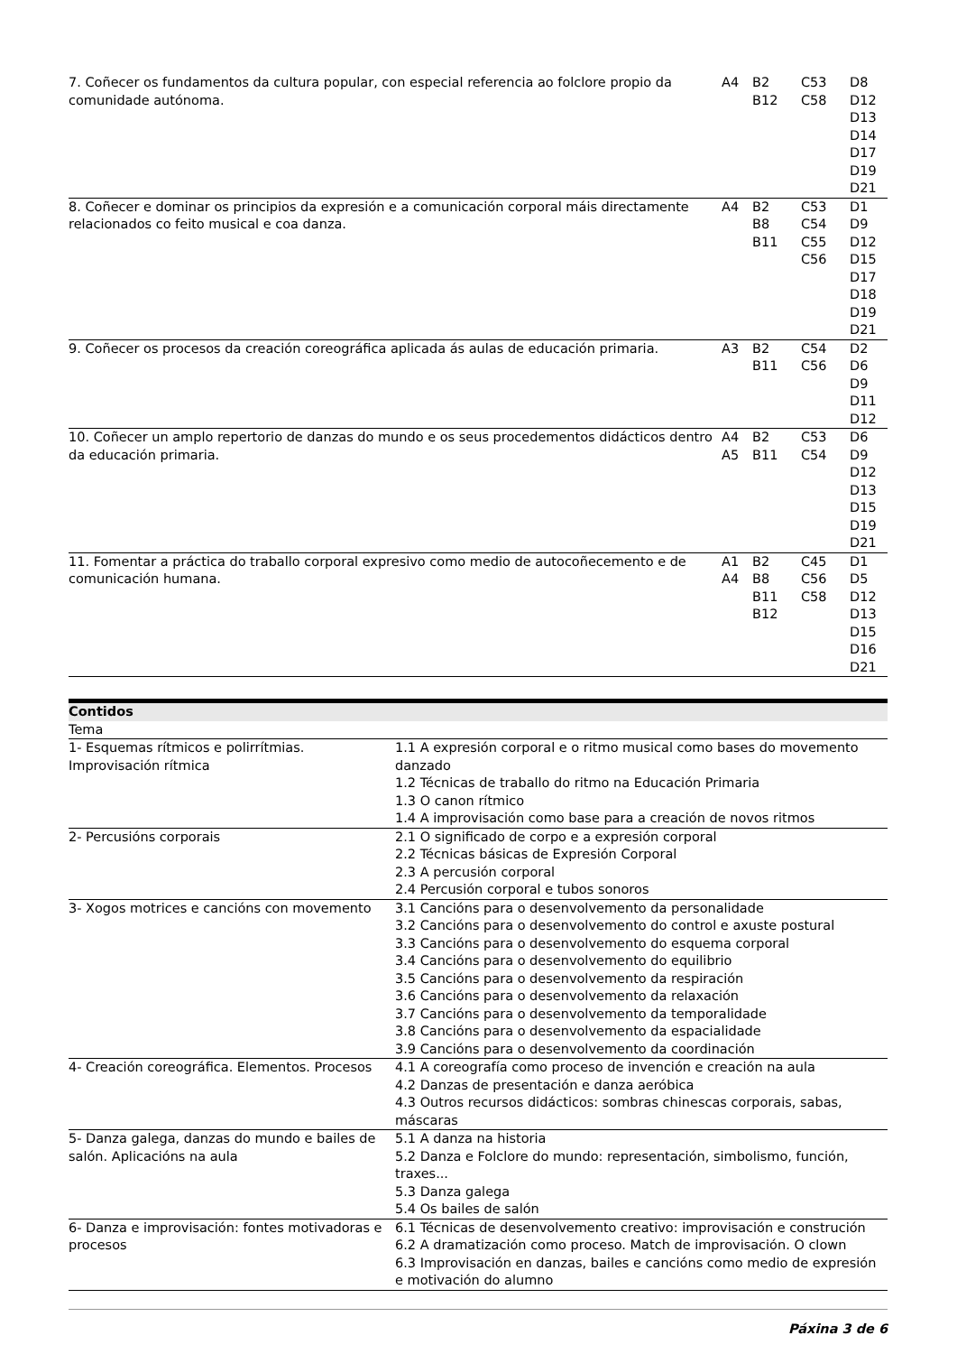| 7. Coñecer os fundamentos da cultura popular, con especial referencia ao folclore propio da comunidade autónoma. | A4 | B2 B12 | C53 C58 | D8 D12 D13 D14 D17 D19 D21 |
| 8. Coñecer e dominar os principios da expresión e a comunicación corporal máis directamente relacionados co feito musical e coa danza. | A4 | B2 B8 B11 | C53 C54 C55 C56 | D1 D9 D12 D15 D17 D18 D19 D21 |
| 9. Coñecer os procesos da creación coreográfica aplicada ás aulas de educación primaria. | A3 | B2 B11 | C54 C56 | D2 D6 D9 D11 D12 |
| 10. Coñecer un amplo repertorio de danzas do mundo e os seus procedementos didácticos dentro da educación primaria. | A4 A5 | B2 B11 | C53 C54 | D6 D9 D12 D13 D15 D19 D21 |
| 11. Fomentar a práctica do traballo corporal expresivo como medio de autocoñecemento e de comunicación humana. | A1 A4 | B2 B8 B11 B12 | C45 C56 C58 | D1 D5 D12 D13 D15 D16 D21 |
Contidos
| Tema | |
| 1- Esquemas rítmicos e polirrítmias. Improvisación rítmica | 1.1 A expresión corporal e o ritmo musical como bases do movemento danzado 1.2 Técnicas de traballo do ritmo na Educación Primaria 1.3 O canon rítmico 1.4 A improvisación como base para a creación de novos ritmos |
| 2- Percusións corporais | 2.1 O significado de corpo e a expresión corporal 2.2 Técnicas básicas de Expresión Corporal 2.3 A percusión corporal 2.4 Percusión corporal e tubos sonoros |
| 3- Xogos motrices e cancións con movemento | 3.1 Cancións para o desenvolvemento da personalidade 3.2 Cancións para o desenvolvemento do control e axuste postural 3.3 Cancións para o desenvolvemento do esquema corporal 3.4 Cancións para o desenvolvemento do equilibrio 3.5 Cancións para o desenvolvemento da respiración 3.6 Cancións para o desenvolvemento da relaxación 3.7 Cancións para o desenvolvemento da temporalidade 3.8 Cancións para o desenvolvemento da espacialidade 3.9 Cancións para o desenvolvemento da coordinación |
| 4- Creación coreográfica. Elementos. Procesos | 4.1 A coreografía como proceso de invención e creación na aula 4.2 Danzas de presentación e danza aeróbica 4.3 Outros recursos didácticos: sombras chinescas corporais, sabas, máscaras |
| 5- Danza galega, danzas do mundo e bailes de salón. Aplicacións na aula | 5.1 A danza na historia 5.2 Danza e Folclore do mundo: representación, simbolismo, función, traxes... 5.3 Danza galega 5.4 Os bailes de salón |
| 6- Danza e improvisación: fontes motivadoras e procesos | 6.1 Técnicas de desenvolvemento creativo: improvisación e construción 6.2 A dramatización como proceso. Match de improvisación. O clown 6.3 Improvisación en danzas, bailes e cancións como medio de expresión e motivación do alumno |
Páxina 3 de 6